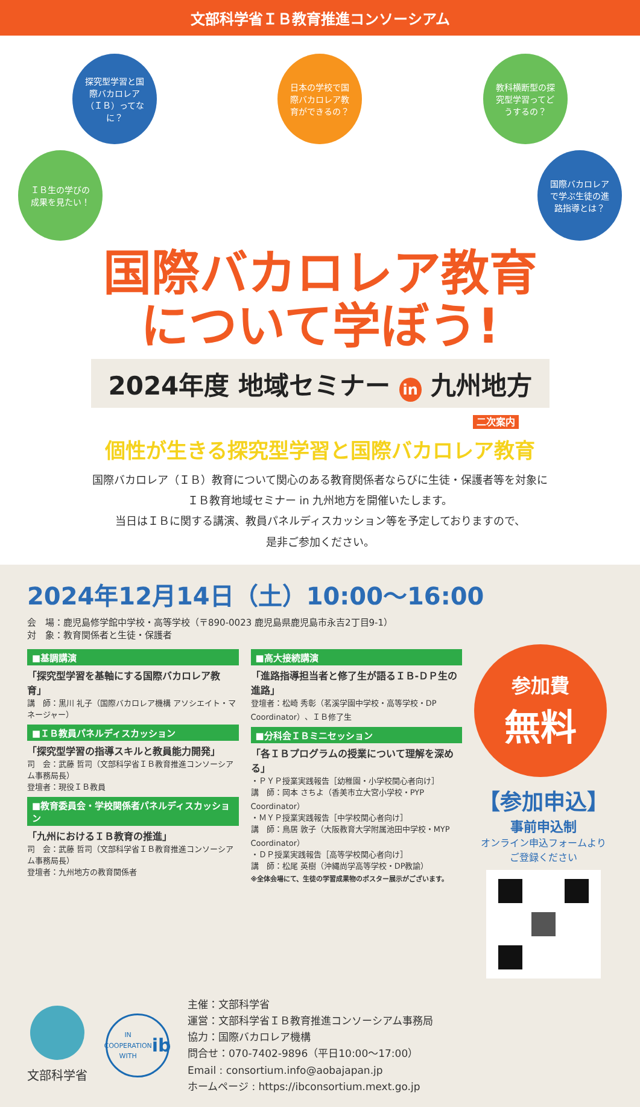文部科学省ＩＢ教育推進コンソーシアム
探究型学習と国際バカロレア（ＩＢ）ってなに？
日本の学校で国際バカロレア教育ができるの？
教科横断型の探究型学習ってどうするの？
ＩＢ生の学びの成果を見たい！
国際バカロレアで学ぶ生徒の進路指導とは？
国際バカロレア教育
について学ぼう!
2024年度 地域セミナー in 九州地方
二次案内
個性が生きる探究型学習と国際バカロレア教育
国際バカロレア（ＩＢ）教育について関心のある教育関係者ならびに生徒・保護者等を対象に
ＩＢ教育地域セミナー in 九州地方を開催いたします。
当日はＩＢに関する講演、教員パネルディスカッション等を予定しておりますので、
是非ご参加ください。
2024年12月14日（土）10:00～16:00
会　場：鹿児島修学館中学校・高等学校（〒890-0023 鹿児島県鹿児島市永吉2丁目9-1）
対　象：教育関係者と生徒・保護者
■基調講演
「探究型学習を基軸にする国際バカロレア教育」
講　師：黒川 礼子（国際バカロレア機構 アソシエイト・マネージャー）
■ＩＢ教員パネルディスカッション
「探究型学習の指導スキルと教員能力開発」
司　会：武藤 哲司（文部科学省ＩＢ教育推進コンソーシアム事務局長）
登壇者：現役ＩＢ教員
■教育委員会・学校関係者パネルディスカッション
「九州におけるＩＢ教育の推進」
司　会：武藤 哲司（文部科学省ＩＢ教育推進コンソーシアム事務局長）
登壇者：九州地方の教育関係者
■高大接続講演
「進路指導担当者と修了生が語るＩＢ-ＤＰ生の進路」
登壇者：松崎 秀彰（茗溪学園中学校・高等学校・DP Coordinator）、ＩＢ修了生
■分科会ＩＢミニセッション
「各ＩＢプログラムの授業について理解を深める」
・ＰＹＰ授業実践報告［幼稚園・小学校関心者向け］
講　師：岡本 さちよ（香美市立大宮小学校・PYP Coordinator）
・ＭＹＰ授業実践報告［中学校関心者向け］
講　師：鳥居 敦子（大阪教育大学附属池田中学校・MYP Coordinator）
・ＤＰ授業実践報告［高等学校関心者向け］
講　師：松尾 英樹（沖縄尚学高等学校・DP教諭）
※全体会場にて、生徒の学習成果物のポスター展示がございます。
参加費
無料
【参加申込】
事前申込制
オンライン申込フォームより
ご登録ください
文部科学省
IN COOPERATION WITH
ib
主催：文部科学省
運営：文部科学省ＩＢ教育推進コンソーシアム事務局
協力：国際バカロレア機構
問合せ：070-7402-9896（平日10:00～17:00）
Email : consortium.info@aobajapan.jp
ホームページ : https://ibconsortium.mext.go.jp